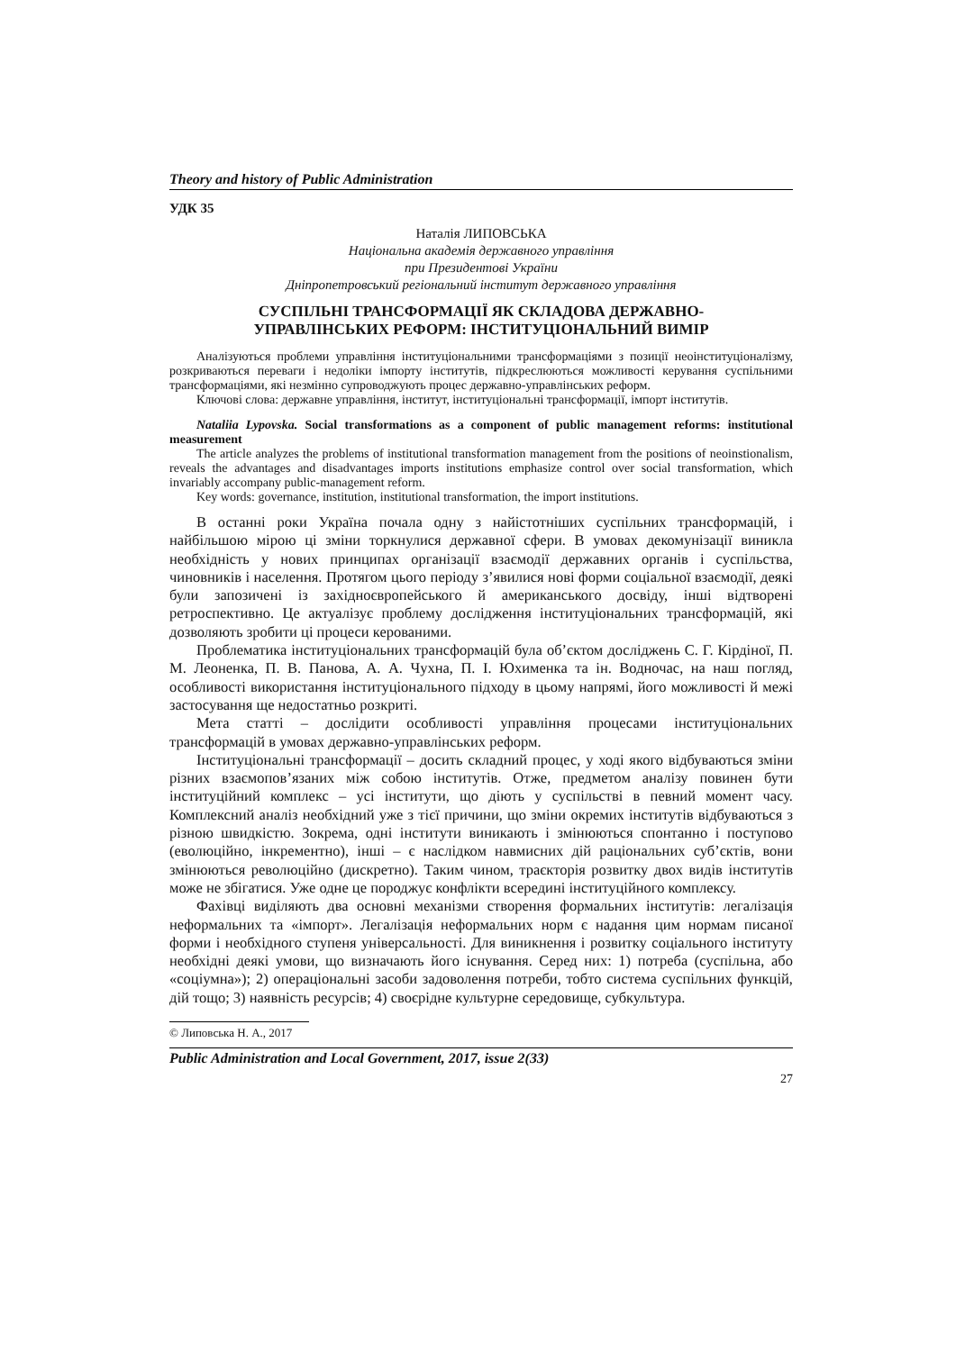Theory and history of Public Administration
УДК 35
Наталія ЛИПОВСЬКА
Національна академія державного управління
при Президентові України
Дніпропетровський регіональний інститут державного управління
СУСПІЛЬНІ ТРАНСФОРМАЦІЇ ЯК СКЛАДОВА ДЕРЖАВНО-
УПРАВЛІНСЬКИХ РЕФОРМ: ІНСТИТУЦІОНАЛЬНИЙ ВИМІР
Аналізуються проблеми управління інституціональними трансформаціями з позиції неоінституціоналізму, розкриваються переваги і недоліки імпорту інститутів, підкреслюються можливості керування суспільними трансформаціями, які незмінно супроводжують процес державно-управлінських реформ.
Ключові слова: державне управління, інститут, інституціональні трансформації, імпорт інститутів.
Nataliia Lypovska. Social transformations as a component of public management reforms: institutional measurement
The article analyzes the problems of institutional transformation management from the positions of neoinstionalism, reveals the advantages and disadvantages imports institutions emphasize control over social transformation, which invariably accompany public-management reform.
Key words: governance, institution, institutional transformation, the import institutions.
В останні роки Україна почала одну з найістотніших суспільних трансформацій, і найбільшою мірою ці зміни торкнулися державної сфери. В умовах декомунізації виникла необхідність у нових принципах організації взаємодії державних органів і суспільства, чиновників і населення. Протягом цього періоду з’явилися нові форми соціальної взаємодії, деякі були запозичені із західноєвропейського й американського досвіду, інші відтворені ретроспективно. Це актуалізує проблему дослідження інституціональних трансформацій, які дозволяють зробити ці процеси керованими.
Проблематика інституціональних трансформацій була об’єктом досліджень С. Г. Кірдіної, П. М. Леоненка, П. В. Панова, А. А. Чухна, П. І. Юхименка та ін. Водночас, на наш погляд, особливості використання інституціонального підходу в цьому напрямі, його можливості й межі застосування ще недостатньо розкриті.
Мета статті – дослідити особливості управління процесами інституціональних трансформацій в умовах державно-управлінських реформ.
Інституціональні трансформації – досить складний процес, у ході якого відбуваються зміни різних взаємопов’язаних між собою інститутів. Отже, предметом аналізу повинен бути інституційний комплекс – усі інститути, що діють у суспільстві в певний момент часу. Комплексний аналіз необхідний уже з тієї причини, що зміни окремих інститутів відбуваються з різною швидкістю. Зокрема, одні інститути виникають і змінюються спонтанно і поступово (еволюційно, інкрементно), інші – є наслідком навмисних дій раціональних суб’єктів, вони змінюються революційно (дискретно). Таким чином, траєкторія розвитку двох видів інститутів може не збігатися. Уже одне це породжує конфлікти всередині інституційного комплексу.
Фахівці виділяють два основні механізми створення формальних інститутів: легалізація неформальних та «імпорт». Легалізація неформальних норм є надання цим нормам писаної форми і необхідного ступеня універсальності. Для виникнення і розвитку соціального інституту необхідні деякі умови, що визначають його існування. Серед них: 1) потреба (суспільна, або «соціумна»); 2) операціональні засоби задоволення потреби, тобто система суспільних функцій, дій тощо; 3) наявність ресурсів; 4) своєрідне культурне середовище, субкультура.
© Липовська Н. А., 2017
Public Administration and Local Government, 2017, issue 2(33)
27